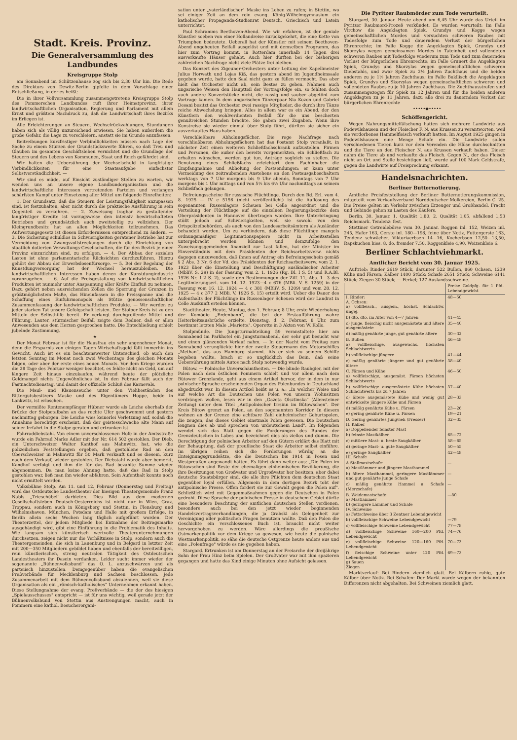Stadt. Kreis. Provinz.
Die Generalversammlung des Landbundes
Kreisgruppe Stolp
am Sonnabend im Schützenhause zog sich bis 2,30 Uhr hin. Die Rede des Direktors von Dewitz-Berlin gipfelte in dem Vorschlage einer Entschließung, in der es heißt:
Die in ihrer Vollversammlung zusammengetretene Kreisgruppe Stolp des Pommerschen Landbundes ruft ihrer Heimatprovinz, ihrer landwirtschaftlichen Organisation, Regierung und Parlament mit allem Ernst und größtem Nachdruck zu, daß die Landwirtschaft ihres Bezirks im Erliegen ist.
Alle Erleichterungen an Steuern, Wechselrückzahlungen, Stundungen haben sich als völlig unzureichend erwiesen. Sie haben außerdem die große Gefahr, die Lage zu verschleiern, anstatt sie im Grunde anzufassen.
Beitreibungen kurzfristiger Verbindlichkeiten müssen nach Lage der Sache zu einem Stürzen der Grundstückswerte führen, so daß Treu und Glauben im gesamten Geschäftsleben vernichtet und die Grundlage der Steuern und des Lebens von Kommunen, Staat und Reich gefährdet sind.
Wir halten die Uebersührung der Wechselschuld in langfristige Verbindlichkeiten für eine Staatsaufgabe einfachster Selbstverständlichkeit. —
Wir sind es müde, auf Einsicht zuständiger Stellen zu warten, wir wenden uns an unsere eigene Landbundorganisation und die landwirtschaftliche Interessen vertretenden Parteien und verlangen schärfsten Kampf unter Einsetzung aller Mittel um folgende Einzelheiten:
1. Der Grundsatz, daß die Steuern der Leistungsfähigkeit anzupassen sind, ist festzuhalten, aber nicht durch die praktische Ausführung in sein Gegenteil zu verkehren. — 2. Zuweisung tragbar zu gestaltender langfristiger Kredite ist vorzugsweise den intensiv bewirtschafteten Betrieben und grundsätzlich auch zweitstellig zu vollziehen. Der Kleingrundbesitz hat an allen Möglichkeiten teilzunehmen. Das Aufwertungsgesetz ist diesen Erfordernissen entsprechend zu ändern. — 3. Die Sicherung schuldlos in Schwierigkeiten geratener Betriebe hat zur Vermeidung von Zwangsvollstreckungen durch die Einrichtung von staatlich dotierten Verwaltungs-Gesellschaften, die für den Bezirk je einer Provinz einzurichten sind, zu erfolgen. — 4. Der Abbau der sozialen Lasten ist ohne parlamentarische Rücksichten durchzuführen. Hierzu gehört der Abbau der Erwerbslosenfürsorge. — 5. Bei der Regelung der Kunstdungversorgung hat der Wechsel herauszubleiben. Die landwirtschaftlichen Interessen haben denen der Kunstdungindustrie voranzugehen. — 6. Auf die Preisgestaltung von landwirtschaftlichen Produkten ist nunmehr unter Anspannung aller Kräfte Einfluß zu nehmen. Dazu gehört neben ausreichenden Zöllen die Sperrung der Grenzen in größtmöglichstem Maße, das Hineinfassen in die Preisspanne und die Schaffung eines Einfuhrmonopols als Stütze genossenschaftlicher Zusammenfassung der landwirtschaftlichen Produkte. — Wir werden zu jeder starken Tat unsere Gefolgschaft leisten. Der Stolper Kreis ist zu den Mitteln der Selbsthilfe bereit. Er verlangt durchgreifende Mittel und Führung. Lauter, stürmischer Beifall zeigte dem Redner, daß er allen Anwesenden aus dem Herzen gesprochen hatte. Die Entschließung erhielt jubelnde Zustimmung.
★
Der Monat Februar ist für die Hausfrau ein sehr angenehmer Monat, denn die Ersparnis von einigen Tagen Wirtschaftsgeld fällt immerhin ins Gewicht. Auch ist es ein beachtenswerter Unterschied, ob auch den letzten Sonntag im Monat noch zwei Wochentage des gleichen Monats folgen, oder aber der erste eines neuen Monats. Vor dem Kriege wurden die 28 Tage des Februar weniger beachtet, es fehlte nicht an Geld, um auf längere Zeit hinaus einzukaufen, während heute der plötzliche Geldmangel nichts Ungewöhnliches ist. In den Februar fällt auch der Fastnachtsdienstag, und damit der offizielle Schluß des Karnevals.
Die Maul- und Klauenseuche unter den Viehbeständen des Rittergutsbesitzers Maske und des Eigentümers Hoppe, beide in Lankwitz, ist erloschen.
Der vermißte Rentenempfänger Hübner wurde als Leiche oberhalb der Brücke der Stolpetalbahn an das rechte Ufer geschwemmt und gestern nachmittag geborgen. Die Leiche wies keinerlei Verletzung auf, sodaß die Annahme berechtigt erscheint, daß der geistesschwache alte Mann auf seiner Irrfahrt in die Stolpe geraten und ertrunken ist.
Fahrraddiebstahl. Von einem unverschlossenen Hofe in der Amtsstraße wurde ein Fahrrad Marke Adler mit der Nr. 614 502 gestohlen. Der Dieb, ein Unterschweizer Walter Kanthof aus Mahnwitz, hat, wie die polizeilichen Feststellungen ergeben, daß gestohlene Rad an den Oberschweizer in Mahnwitz für 50 Mark verkauft und es diesem, kurz nach dem Verkauf, wieder gestohlen. Der Diebstahl wurde aber bemerkt, Kandhof verfolgt und ihm die für das Rad bezahlte Summe wieder abgenommen. Da man keine Ahnung hatte, daß das Rad in Stolp gestohlen war, ließ man ihn wieder abfahren. Sein Aufenthalt konnte noch nicht ermittelt werden.
Volksbühne Stolp. Am 11. und 12. Februar (Donnerstag und Freitag) wird das Ostdeutsche Landestheater der hiesigen Theatergemeinde Franz Nabls „Trieschübel" darbieten. Dies Bild aus dem modernen Gesellschaftsleben Deutsch-Oesterreichs ist nicht nur in Wien, Graz, Troppau, sondern auch in Königsberg und Stettin, in Flensburg und Wilhelmshaven, München, Potsdam und Halle mit großem Erfolge, in Berlin allein sechs Wochen lang täglich aufgeführt worden. Der Theaterzettel, der jedem Mitgliede bei Entnahme der Beitragsmarke ausgehändigt wird, gibt eine Einführung in die Problematik des Inhalts. Wie langsam sich künstlerisch wertvolle Theaterunternehmungen durchsetzen, zeigen nicht nur die Verhältnisse in Stolp, sondern auch die Theatergemeinden, die sich in Lauenburg und in Belgard in letzter Zeit mit 200—350 Mitgliedern gebildet haben und ebenfalls der bereitwilligen, rein künstlerischen, streng neutralen Tätigkeit des Ostdeutschen Landestheaters ihr Dasein verdanken. Leider sucht immer wieder der sogenannte „Bühnenvolksbund" das O. L. anzuschwärzen und als parteiisch hinzustellen. Demgegenüber haben die evangelischen Preßverbände für Mecklenburg und Sachsen beschlossen, jede Zusammenarbeit mit dem Bühnenvolksbund abzulehnen, weil sie diese Organisation als ein „römisch-katholisches" Unternehmen erkannt haben. Diese Stellungnahme der evang. Preßverbände — die der des hiesigen „Spielausschusses" entspricht — ist für uns wichtig, weil gerade jetzt der Bühnenvolksbund von Stettin aus Anstrengungen macht, auch in Pommern eine kathol. Besucherorgani-
sation unter „vaterländischer" Maske ins Leben zu rufen; in Stettin, wo sei einiger Zeit an dem rein evang. König-Wilhelmgymnasium ein katholischer Propaganda-Studienrat Deutsch, Griechisch und Latein unterrichtet.
Paul Schramms Beethoven-Abend. Wie wir erfahren, ist der geniale Künstler soeben von einer Hollandreise zurückgekehrt, die eine Kette von Triumphen bedeutete. Ueberall hat der Künstler mit seinem Beethoven-Abend ungeheuten Beifall ausgelöst und mit demselben Programm, das hier zum Vortrag kommt, in Rotterdam innerhalb 14 Tagen drei ausverkaufte Häuser gehabt. Auch hier dürften bei der bisherigen zahlreichen Nachfrage nicht viele Plätze frei bleiben.
Das Konzert des Zigeuner-Orchesters unter Leitung der Kapellmeister Julius Horwath und Lojas Kiß, das gestern abend im Jugendheimsaale gegeben wurde, hatte den Saal nicht ganz zu füllen vermocht. Das aber hielt das Orchester nicht ab, sein Bestes zu geben. Nahmen auch ungarische Weisen den Hauptteil der Vortragsfolge ein, so fehlten doch auch andere Konzertstücke nicht, die rassig und sauber abgetönt zum Vortrage kamen. In dem ungarischen Tänzerpaar Nia Kozon und Gabriel Desani besitzt das Orchester zwei rassige Mitglieder, die durch ihre Tänze reiche Abwechslung bringen. Alles in allem war es ein Abend, der den Künstlern den wohlverdienten Beifall für die uns bescherten genußreichen Stunden brachte. Sie gaben zwei Zugaben. Wenn ihre Kunstreise sie wieder einmal über Stolp führt, dürften sie sicher ein ausverkauftes Haus haben.
Verschließbare Abholungsfächer. Die rege Nachfrage nach verschließbaren Abholungsfächern hat das Postamt Stolp veranlaßt, in nächster Zeit einen weiteren Schließfachschrank aufzustellen. Firmen und Personen, die außer den bereits vorgemerkten, ein Schließfach zu erhalten wünschen, werden gut tun, Anträge sogleich zu stellen. Die Benutzung eines Schließfachs erleichtert dem Fachinhaber die Empfangnahme und Abholung der Postsendungen; er kann unter Vermeidung des zeitraubenden Anstehens an den Postausgabeschaltern werktags von 7 Uhr morgens bis 9 Uhr abends, Sonntags von 7 Uhr morgens bis 1 Uhr mittags und von 5½ bis 6½ Uhr nachmittags an seinem Schließfach gelangen.
Befreiungsscheine für russische Flüchtlinge. Durch den Rd. Erl. vom 4. 8. 1925 — IV c 5156 (nicht veröffentlicht) ist die Auflösung des sogenannten Russenlagers Scheuen bei Celle angeordnet und die Verteilung der Flüchtlinge auf die einzelnen Regierungsbezirke dem Oberpräsidenten in Hannover übertragen worden. Ihre Unterbringung stößt jedoch auf Schwierigkeiten, weil sie sowohl von den Ortspolizeibehörden, als auch von den Landesarbeitsämtern als Ausländer behandelt werden. Um zu verhindern, daß diese Flüchtlinge mangels ordnungsmäßiger Legitimationspapiere nicht in Arbeitsstellen untergebracht werden können und demzufolge den Zuweisungsgemeinden finanziell zur Last fallen, hat der Minister im Einverständnis mit dem Präsidenten der Reichsarbeitsverw. nichts dagegen einzuwenden, daß ihnen auf Antrag ein Befreiungsschein gemäß § 2 Abs. 3 Nr. 6 der Vd. des Präsidenten der Reichsarbeitsverw. vom 2. 1. 1923 über die Einstellung und Beschäftigung ausländischer Arbeiter (MbliV. S. 29) in der Fassung vom 2. 1. 1926 (Rg. Bl. I S. 5) und R.A.Bl. 1926 Nr. 1-2 S. 2), sowie den Bestimmungen der Ziff. 11, Abs. 1—3 des Legitimierungserl. vom 14. 12. 1923—4 c 676 (MBli. V. S. 1259) in der Fassung vom 16. 12. 1924 — 4 c 381 (MBliV. S. 1209) und vom 28. 12. 1925 — 4 c 377 2 MBli. V. 1926 S. 15) erteilt wird. Ueber die Dauer des Aufenthalts der Flüchtlinge im Russenlager Scheuen wird der Landrat in Celle Auskunft erteilen können.
Stadttheater. Heute, Montag, den 1. Februar, 8 Uhr, erste Wiederholung der Komödie „Erdenbann", die bei der Erstaufführung wahre Heiterkeitsausbrüche erzielte. Dienstag, d. 2. Februar, 8 Uhr, zum bestimmt letzten Male „Marietta". Operette in 3 Akten von W. Kollo.
Stolpmünde. Die Jungsturmabteilung 59 veranstaltete hier am Sonnabend im Parkhotel ein Jungsturmabend, der sehr gut besucht war und einen glänzenden Verlauf nahm. — In der Nacht vom Freitag zum Sonnabend verunglückte hier der zweite Steuermann des Motorschiffes „Methan", das aus Hamburg stammt. Als er sich zu seinem Schiffe begeben wollte, brach er so unglücklich das Bein, daß seine Uebersührung mittels Autos nach Stolp notwendig wurde.
Bütow. — Polnische Unverschämtheiten. — Die blinde Raubgier, mit der Polen nach dem östlichen Pommern schielt und vor allem nach dem Bütower Grenzlande, geht aus einem Artikel hervor, der in dem in nur polnischer Sprache erscheinenden Organ des Polenbundes in Deutschland abgedruckt war. In diesem Artikel heißt es u. a.: „In welcher Weise und auf welche Art die Deutschen uns Polen von unsern Wohnsitzen verdrängen wollen, lesen wir in den „Gazeta Olsztinska" (Allensteiner Zeitung) unter dem Titel „Antipolnischer Irrsinn im Bütowschen". Der Kreis Bütow grenzt an Polen, an den sogenannten Korridor. In diesem wohnen an der Grenze eine achtbare Zahl einheimischer Geburtspolen, die zeugen, das dieses Gebiet einstmals Polen gewesen. Die Deutschen leugnen dies ab und sprechen von urdeutschem Land". Im folgenden wendet sich das Blatt gegen die Forderungen des Bundes der Grenzdeutschen in Labes und bezeichnet dies als ziellos und dumm. Die Berechtigung der polnischen Arbeiter auf den Gütern erklärt das Blatt mit der Behauptung, daß der preußische Staat die Arbeiter selbst einführe. Im übrigen reihen sich die Forderungen würdig an die Enteignungsgrundsätze, die die Deutschen bis 1914 in Posen und Westpreußen angewandt hätten. Es führt dann weiter aus: „Die Polen im Bütowschen sind Reste der ehemaligen einheimischen Bevölkerung, die ihre Besitzungen von Großvater und Urgroßvater her besitzen, aber dabei deutsche Staatsbürger sind, die alle ihre Pflichten dem deutschen Staat gegenüber loyal erfüllen. Allgemein in dem dortigen Bezirk tobt der antipolnische Presse. Offen fordert sie zur Gewalt gegen die Polen auf". Schließlich wird mit Gegenmaßnahmen gegen die Deutschen in Polen gedroht. Diese Sprache der polnischen Presse in deutschem Gebiet dürfte eine besondere Beachtung der amtlichen deutschen Stellen verdienen, besonders auch bei den jetzt wieder beginnenden Handelsvertragsverhandlungen, die ja Grabski als Gelegenheit zur Vereinigung aller politischen Fragen benutzen wollte. Daß den Polen die Geschichte ein verschlossenes Buch ist, braucht nicht weiter hervorgehoben zu werden. Wäre allerdings die preußische Ostmarkenpolitik vor dem Kriege so gewesen, wie heute die polnische Westmarkenpolitik, so sähe die deutsche Ostgrenze heute anders aus und eine „Polenfrage" würde es nie gegeben haben.
Stargard. Ertrunken ist am Donnerstag an der Freiarche der dreijährige Sohn der Frau Hinz beim Spielen. Der Großvater war mit ihm spazieren gegangen und hatte das Kind einige Minuten ohne Aufsicht gelassen.
Die Pyritzer Raubmörder zum Tode verurteilt.
Stargard, 30. Januar. Heute abend um 6,45 Uhr wurde das Urteil im Pyritzer Raubmord-Prozeß verkündet. Es wurden verurteilt: Im Falle Virchow die Angeklagten Spiek, Grundys und Kogge wegen gemeinschaftlichen Mordes und versuchten schweren Raubes mit Todesfolge zum Tode und dauerndem Verlust der bürgerlichen Ehrenrechte; im Falle Kogge die Angeklagten Spiek, Grundys und Skorzylas wegen gemeinsamen Mordes in Tateinheit und vollendeten schweren Raubes mit Todesfolge wiederum zum Tode und zum dauernden Verlust der bürgerlichen Ehrenrechte; im Falle Grunert die Angeklagten Spiek, Grundys und Skorzylas wegen gemeinschaftlichen schweren Diebstahls, und zwar Spiek zu 2½ Jahren Zuchthaus und die beiden anderen zu je 1½ Jahren Zuchthaus; im Falle Bukllisch die Angeklagten Spiek, Grundys und Skorzylas wegen gemeinschaftlichen schweren und vollendeten Raubes zu je 10 Jahren Zuchthaus. Die Zuchthausstrafen sind zusammengezogen für Spiek zu 12 Jahren und für die beiden anderen Angeklagten zu je 11 Jahren, dazu alle drei zu dauerndem Verlust der bürgerlichen Ehrenrechte
•••••◆•••••
Schöffengericht.
Wegen Nahrungsmittelfälschung hatten sich mehrere Landwirte aus Podewilshausen und der Fleischer F. N. aus Krussen zu verantworten, weil sie verdorbenes Hammelfleisch verkauft hatten. Im August 1925 gingen in Podewilshausen eine Menge Schafe ein. Die Landwirte sollen verschiedenen Tieren kurz vor dem Verenden die Hälse durchschnitten und die Tiere an den Fleischer N. aus Krussen verkauft haben. Dieser nahm die Tiere ab und verkaufte das Fleisch. Gegen N., der das Fleisch nicht an Ort und Stelle besichtigen ließ, wurde auf 100 Mark Geldstrafe, gegen die Landwirte auf Freisprechung erkannt.
Handelsnachrichten.
Berliner Butternotierung.
Amtliche Preisfeststellung der Berliner Butternotierungskommission, mitgeteilt vom Verkaufsverband Norddeutscher Molkereien, Berlin C. 25. Die Preise gelten im Verkehr zwischen Erzeuger und Großhandel. Fracht und Gebinde gehen zu Lasten des Käufers.
Berlin, 30. Januar. 1. Qualität 1,80, 2. Qualität 1,65, abfallend 1,53 Reichsmark. Tendenz: fest.
Stettiner Getreidebörse vom 30. Januar. Roggen inl. 152, Weizen inl. 245, Hafer 163, Gerste inl. 180—198, feine über Notiz, Futtergerste 163, Tendenz schwächer. Viktoriaerbsen 14—16, Kocherbsen 12,50—13,50, Rapskuchen hies. 8, do. fremder 7,50, Roggenkleie 4,90, Weizenkleie 6.
Berliner Schlachtviehmarkt.
Amtlicher Bericht vom 30. Januar 1925.
Auftrieb: Rinder 2619 Stück, darunter 522 Bullen, 860 Ochsen, 1239 Kühe und Färsen; Kälber 1400 Stück; Schafe 2651 Stück; Schweine 6141 Stück; Ziegen 30 Stück; — Ferkel; 127 Auslandsschweine.
| | Preise Goldpfg. für 1 Pfd. Lebendgewicht |
| --- | --- |
| I. Rinder: A. Ochsen: a) vollfleisch., ausgem., höchst. Schlachtw. ungej. | 48—50 |
| b) dto. dto. im Alter von 4—7 Jahren | 41—45 |
| c) junge, fleischig nicht ausgemästete und ältere ausgemästete | 35—40 |
| d) mäßig genährte junge, gut genährte ältere | 30—32 |
| B. Bullen a) vollfleischige, ausgewachs. höchsten Schlachtwerts | 46—48 |
| b) vollfleischige jüngere | 41—44 |
| c) mäßig genährte jüngere und gut genährte ältere | 38—40 |
| C. Färsen und Kühe a) vollfleischige, ausgemäst. Färsen höchsten Schlachtwerts | 46—50 |
| b) vollfleischige ausgemästete Kühe höchsten Schlachtwerts bis zu 7 Jahren | 37—40 |
| c) ältere ausgemästete Kühe und wenig gut entwickelte jüngere Kühe und Färsen | 28—33 |
| d) mäßig genährte Kühe u. Färsen | 23—26 |
| e) gering genährte Kühe u. Färsen | 19—21 |
| D. Gering genährtes Jungvieh (Fresser) II. Kälber a) Doppellender feinster Mast | 32—35 |
| b) feinste Mastkälber | 65—72 |
| c) mittlere Mast- u. beste Saugkälber | 58—65 |
| d) geringe Mast- u. gute Saugkälber | 50—55 |
| e) geringe Saugkälber III. Schafe | 42—48 |
| A Stallmastschafe: a) Mastlämmer und jüngere Masthammel | — |
| b) ältere Masthammel, geringere Mastlämmer und gut genährte junge Schafe | — |
| c) mäßig genährte Hammel u. Schafe (Merzschafe) | — |
| B. Weidemastschafe: a) Mastlämmer b) geringere Lämmer und Schafe IV. Schweine a) Fettschweine über 3 Zentner Lebendgewicht | —80 |
| b) vollfleischige Schweine Lebendgewicht | —79 |
| c) vollfleischige Schweine Lebendgewicht | 77—78 |
| d) vollfleischige Schweine 160—200 Pfd. Lebendgewicht | 74—76 |
| e) vollfleischige Schweine 120—160 Pfd. Lebendgewicht | 70—73 |
| f) fleischige Schweine unter 120 Pfd. Lebendgewicht g) Sauen Ziegen | 69—73 |
Marktverlauf: Bei Rindern ziemlich glatt. Bei Kälbern ruhig, gute Kälber über Notiz. Bei Schafen: Der Markt wurde wegen der bekannten Differenzen nicht abgehalten. Bei Schweinen ziemlich glatt.